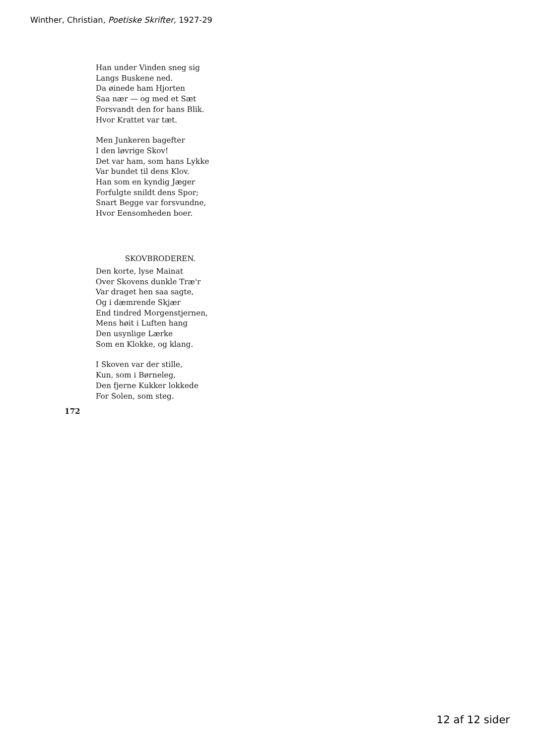Winther, Christian, Poetiske Skrifter, 1927-29
Han under Vinden sneg sig
Langs Buskene ned.
Da øinede ham Hjorten
Saa nær — og med et Sæt
Forsvandt den for hans Blik.
Hvor Krattet var tæt.
Men Junkeren bagefter
I den løvrige Skov!
Det var ham, som hans Lykke
Var bundet til dens Klov.
Han som en kyndig Jæger
Forfulgte snildt dens Spor;
Snart Begge var forsvundne,
Hvor Eensomheden boer.
SKOVBRODEREN.
Den korte, lyse Mainat
Over Skovens dunkle Træ'r
Var draget hen saa sagte,
Og i dæmrende Skjær
End tindred Morgenstjernen,
Mens høit i Luften hang
Den usynlige Lærke
Som en Klokke, og klang.
I Skoven var der stille,
Kun, som i Børneleg,
Den fjerne Kukker lokkede
For Solen, som steg.
172
12 af 12 sider